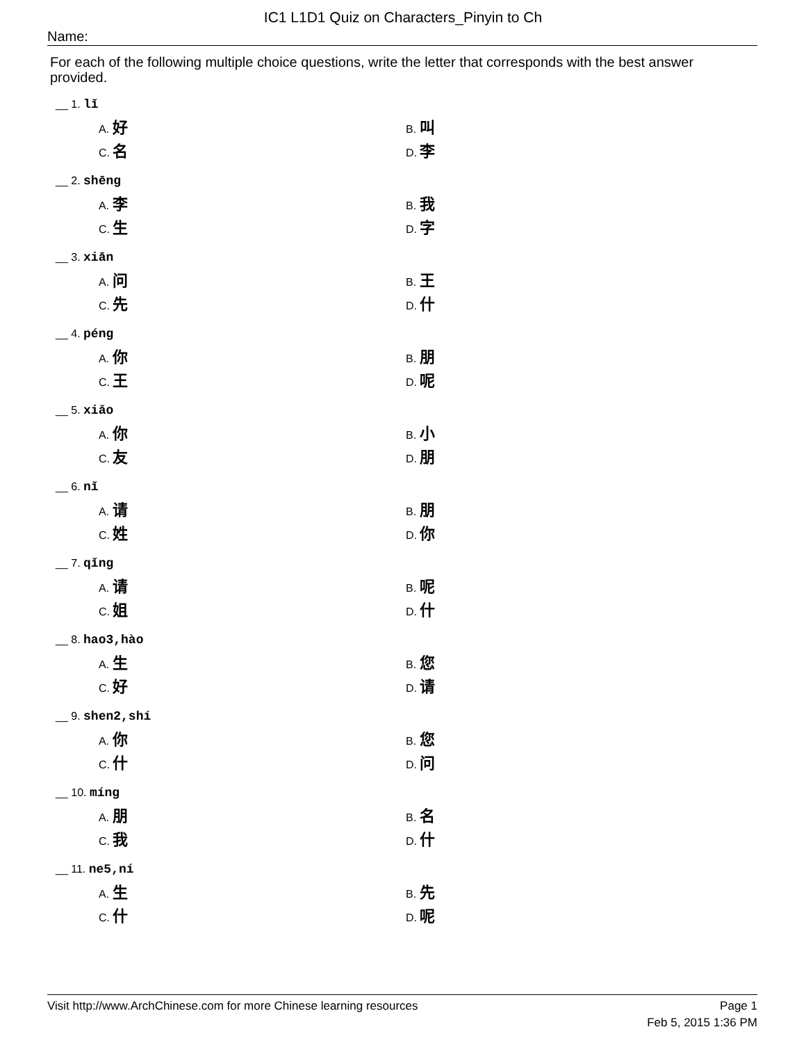IC1 L1D1 Quiz on Characters_Pinyin to Ch
Name:
For each of the following multiple choice questions, write the letter that corresponds with the best answer provided.
__ 1. lǐ
A. 好
B. 叫
C. 名
D. 李
__ 2. shēng
A. 李
B. 我
C. 生
D. 字
__ 3. xiān
A. 问
B. 王
C. 先
D. 什
__ 4. péng
A. 你
B. 朋
C. 王
D. 呢
__ 5. xiǎo
A. 你
B. 小
C. 友
D. 朋
__ 6. nǐ
A. 请
B. 朋
C. 姓
D. 你
__ 7. qǐng
A. 请
B. 呢
C. 姐
D. 什
__ 8. hao3,hào
A. 生
B. 您
C. 好
D. 请
__ 9. shen2,shí
A. 你
B. 您
C. 什
D. 问
__ 10. míng
A. 朋
B. 名
C. 我
D. 什
__ 11. ne5,ní
A. 生
B. 先
C. 什
D. 呢
Visit http://www.ArchChinese.com for more Chinese learning resources Page 1
Feb 5, 2015 1:36 PM